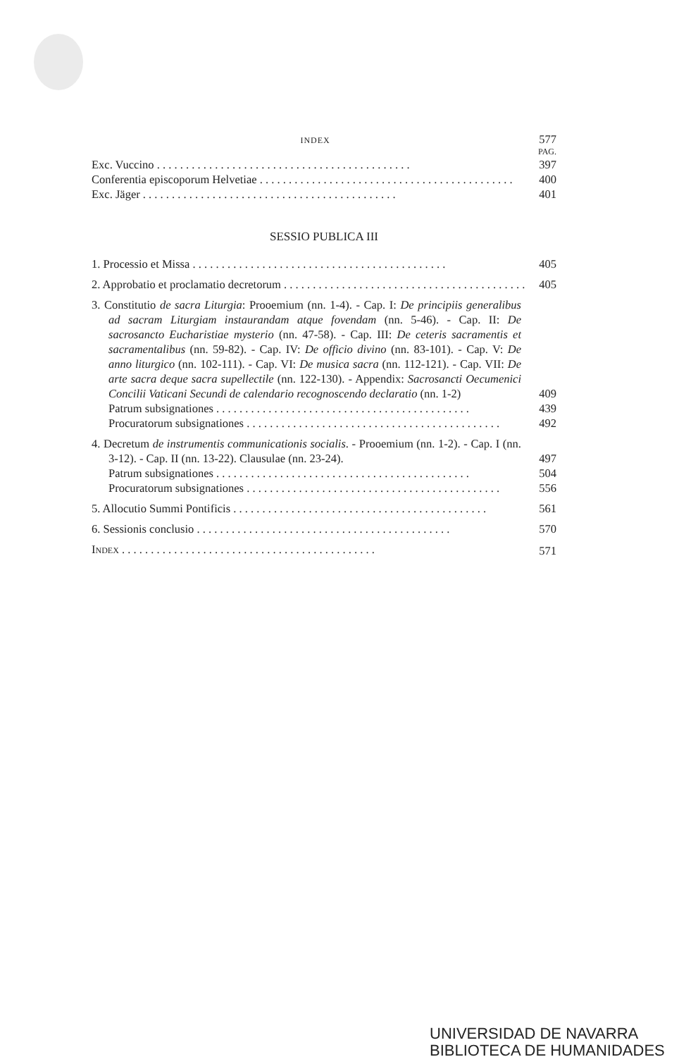INDEX 577
PAG.
Exc. Vuccino 397
Conferentia episcoporum Helvetiae 400
Exc. Jäger 401
SESSIO PUBLICA III
1. Processio et Missa 405
2. Approbatio et proclamatio decretorum 405
3. Constitutio de sacra Liturgia: Prooemium (nn. 1-4). - Cap. I: De principiis generalibus ad sacram Liturgiam instaurandam atque fovendam (nn. 5-46). - Cap. II: De sacrosancto Eucharistiae mysterio (nn. 47-58). - Cap. III: De ceteris sacramentis et sacramentalibus (nn. 59-82). - Cap. IV: De officio divino (nn. 83-101). - Cap. V: De anno liturgico (nn. 102-111). - Cap. VI: De musica sacra (nn. 112-121). - Cap. VII: De arte sacra deque sacra supellectile (nn. 122-130). - Appendix: Sacrosancti Oecumenici Concilii Vaticani Secundi de calendario recognoscendo declaratio (nn. 1-2) 409
Patrum subsignationes 439
Procuratorum subsignationes 492
4. Decretum de instrumentis communicationis socialis. - Prooemium (nn. 1-2). - Cap. I (nn. 3-12). - Cap. II (nn. 13-22). Clausulae (nn. 23-24). 497
Patrum subsignationes 504
Procuratorum subsignationes 556
5. Allocutio Summi Pontificis 561
6. Sessionis conclusio 570
INDEX 571
UNIVERSIDAD DE NAVARRA
BIBLIOTECA DE HUMANIDADES